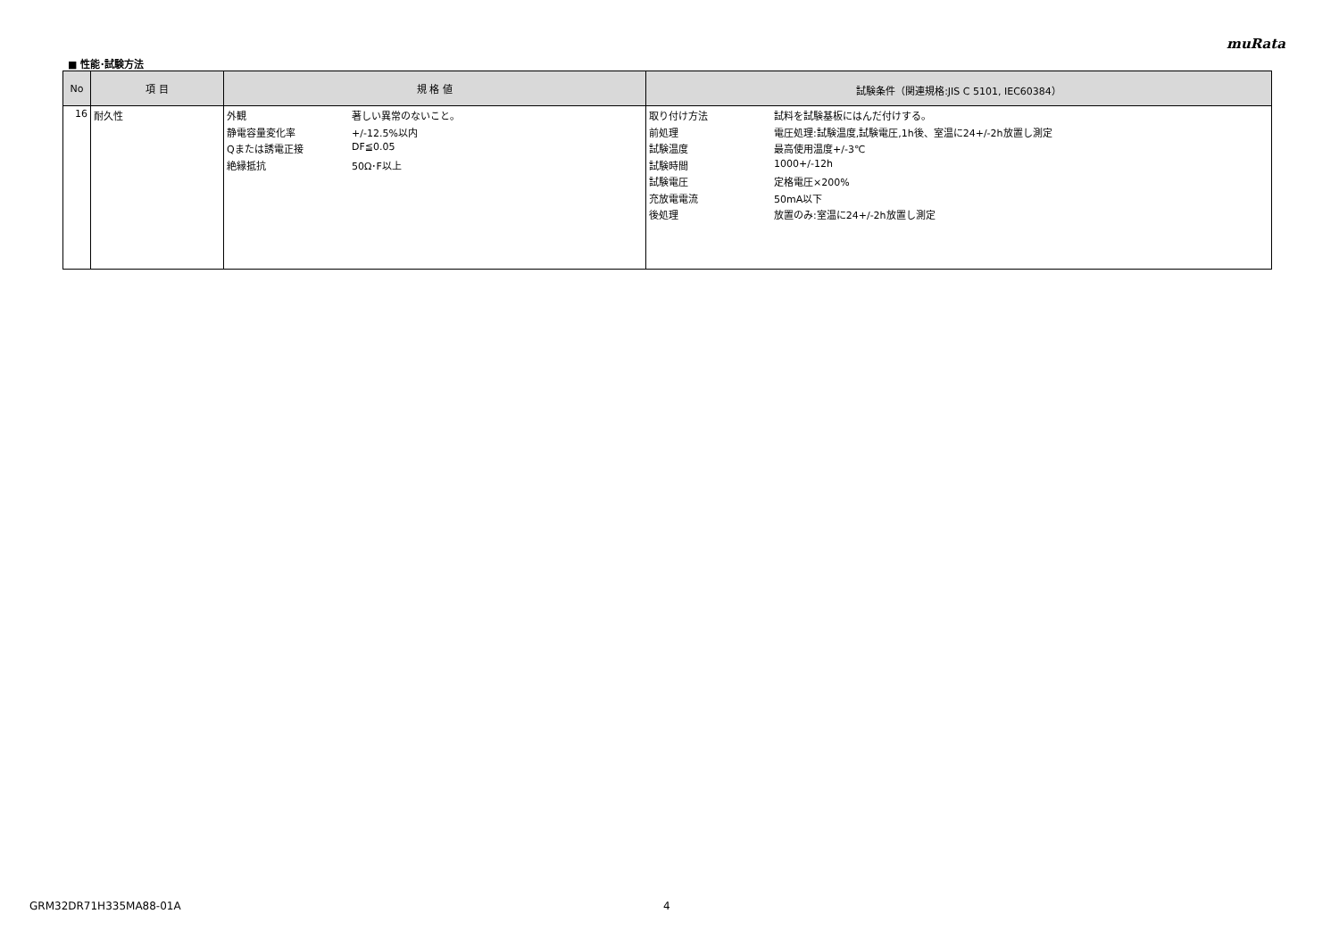muRata
■ 性能･試験方法
| No | 項 目 | 規 格 値 | 試験条件（関連規格:JIS C 5101, IEC60384） |
| --- | --- | --- | --- |
| 16 | 耐久性 | 外観 著しい異常のないこと。 静電容量変化率 +/-12.5%以内 Qまたは誘電正接 DF≦0.05 絶縁抵抗 50Ω･F以上 | 取り付け方法 試料を試験基板にはんだ付けする。 前処理 電圧処理:試験温度,試験電圧,1h後、室温に24+/-2h放置し測定 試験温度 最高使用温度+/-3℃ 試験時間 1000+/-12h 試験電圧 定格電圧×200% 充放電電流 50mA以下 後処理 放置のみ:室温に24+/-2h放置し測定 |
GRM32DR71H335MA88-01A 4